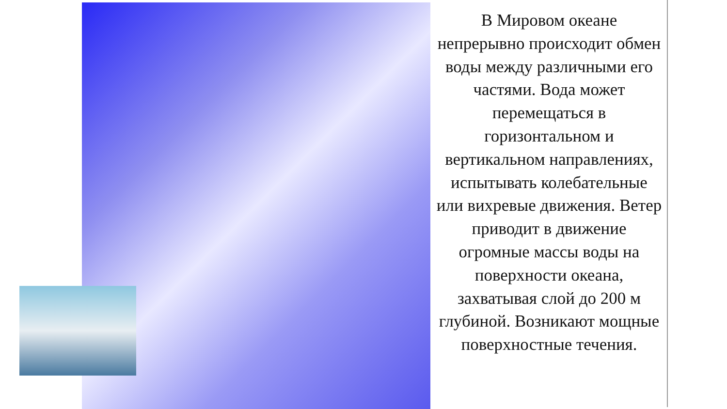В Мировом океане непрерывно происходит обмен воды между различными его частями. Вода может перемещаться в горизонтальном и вертикальном направлениях, испытывать колебательные или вихревые движения. Ветер приводит в движение огромные массы воды на поверхности океана, захватывая слой до 200 м глубиной. Возникают мощные поверхностные течения.